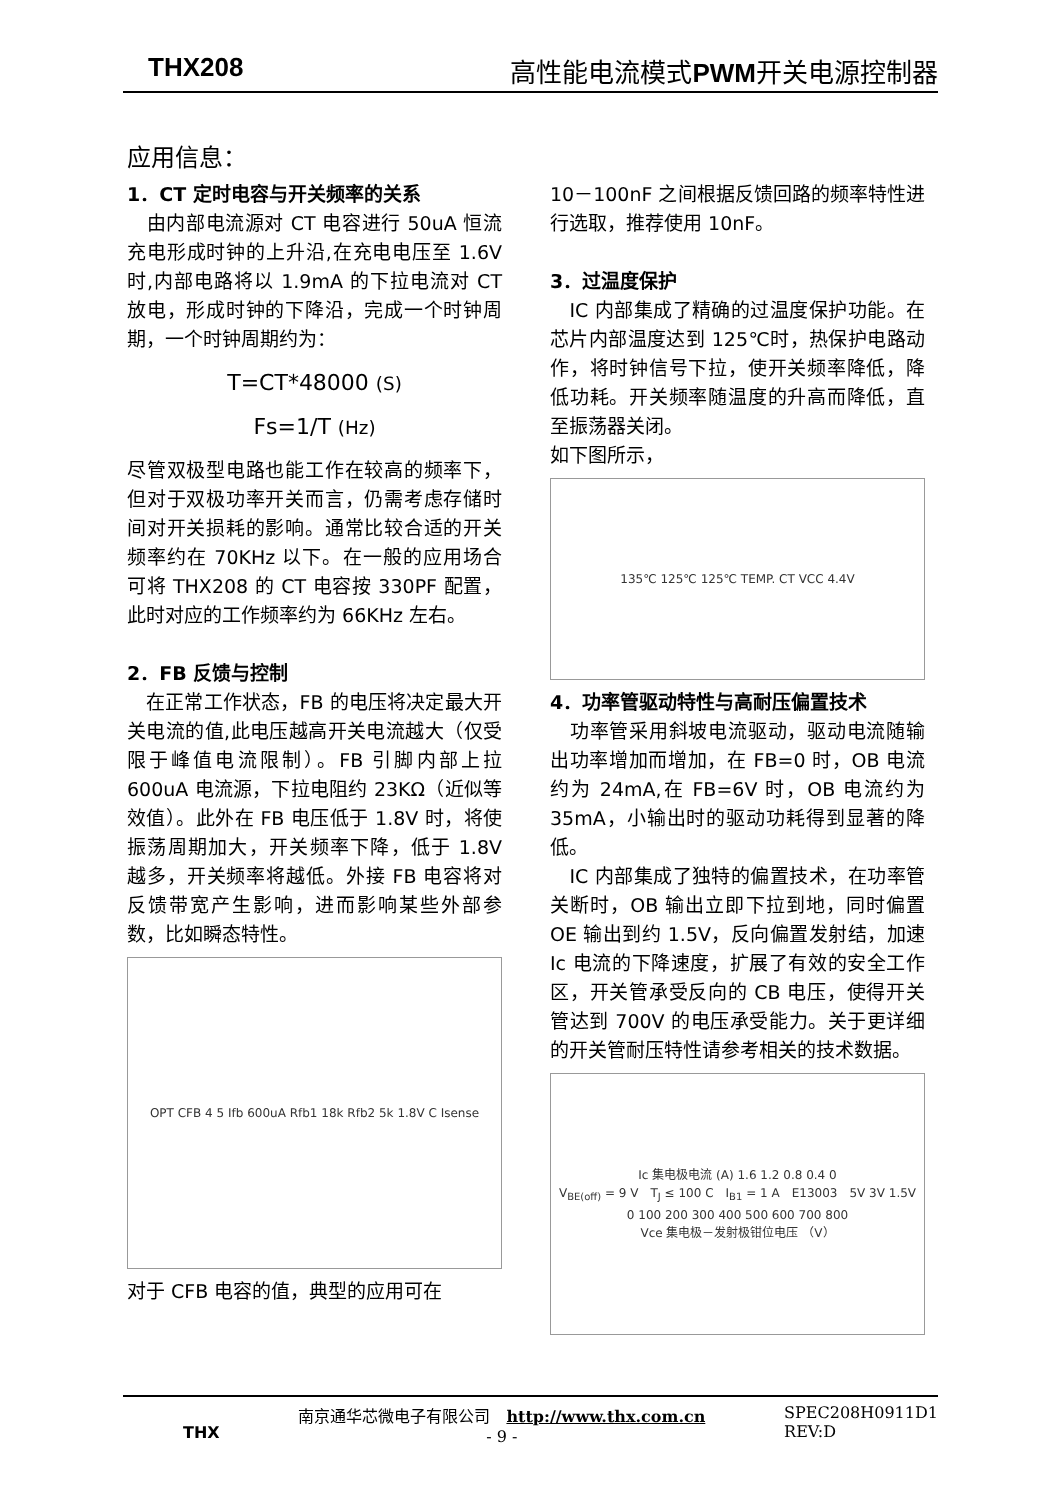THX208 高性能电流模式 PWM开关电源控制器
应用信息：
1．CT 定时电容与开关频率的关系
　由内部电流源对 CT 电容进行 50uA 恒流充电形成时钟的上升沿,在充电电压至 1.6V 时,内部电路将以 1.9mA 的下拉电流对 CT 放电，形成时钟的下降沿，完成一个时钟周期，一个时钟周期约为：
T=CT*48000 (S)
Fs=1/T (Hz)
尽管双极型电路也能工作在较高的频率下，但对于双极功率开关而言，仍需考虑存储时间对开关损耗的影响。通常比较合适的开关频率约在 70KHz 以下。在一般的应用场合可将 THX208 的 CT 电容按 330PF 配置，此时对应的工作频率约为 66KHz 左右。
2．FB 反馈与控制
　在正常工作状态，FB 的电压将决定最大开关电流的值,此电压越高开关电流越大（仅受限于峰值电流限制）。FB 引脚内部上拉 600uA 电流源，下拉电阻约 23KΩ（近似等效值）。此外在 FB 电压低于 1.8V 时，将使振荡周期加大，开关频率下降，低于 1.8V 越多，开关频率将越低。外接 FB 电容将对反馈带宽产生影响，进而影响某些外部参数，比如瞬态特性。
OPT CFB 4 5 Ifb 600uA Rfb1 18k Rfb2 5k 1.8V C Isense
对于 CFB 电容的值，典型的应用可在
10－100nF 之间根据反馈回路的频率特性进行选取，推荐使用 10nF。
3．过温度保护
　IC 内部集成了精确的过温度保护功能。在芯片内部温度达到 125℃时，热保护电路动作，将时钟信号下拉，使开关频率降低，降低功耗。开关频率随温度的升高而降低，直至振荡器关闭。
如下图所示，
135℃ 125℃ 125℃ TEMP. CT VCC 4.4V
4．功率管驱动特性与高耐压偏置技术
　功率管采用斜坡电流驱动，驱动电流随输出功率增加而增加，在 FB=0 时，OB 电流约为 24mA,在 FB=6V 时，OB 电流约为 35mA，小输出时的驱动功耗得到显著的降低。
　IC 内部集成了独特的偏置技术，在功率管关断时，OB 输出立即下拉到地，同时偏置 OE 输出到约 1.5V，反向偏置发射结，加速 Ic 电流的下降速度，扩展了有效的安全工作区，开关管承受反向的 CB 电压，使得开关管达到 700V 的电压承受能力。关于更详细的开关管耐压特性请参考相关的技术数据。
Ic 集电极电流 (A) 1.6 1.2 0.8 0.4 0
V<sub>BE(off)</sub> = 9 V　T<sub>J</sub> ≤ 100 C　I<sub>B1</sub> = 1 A　E13003　5V 3V 1.5V
0 100 200 300 400 500 600 700 800
Vce 集电极－发射极钳位电压 （V）
THX 南京通华芯微电子有限公司　http://www.thx.com.cn
- 9 - SPEC208H0911D1
REV:D